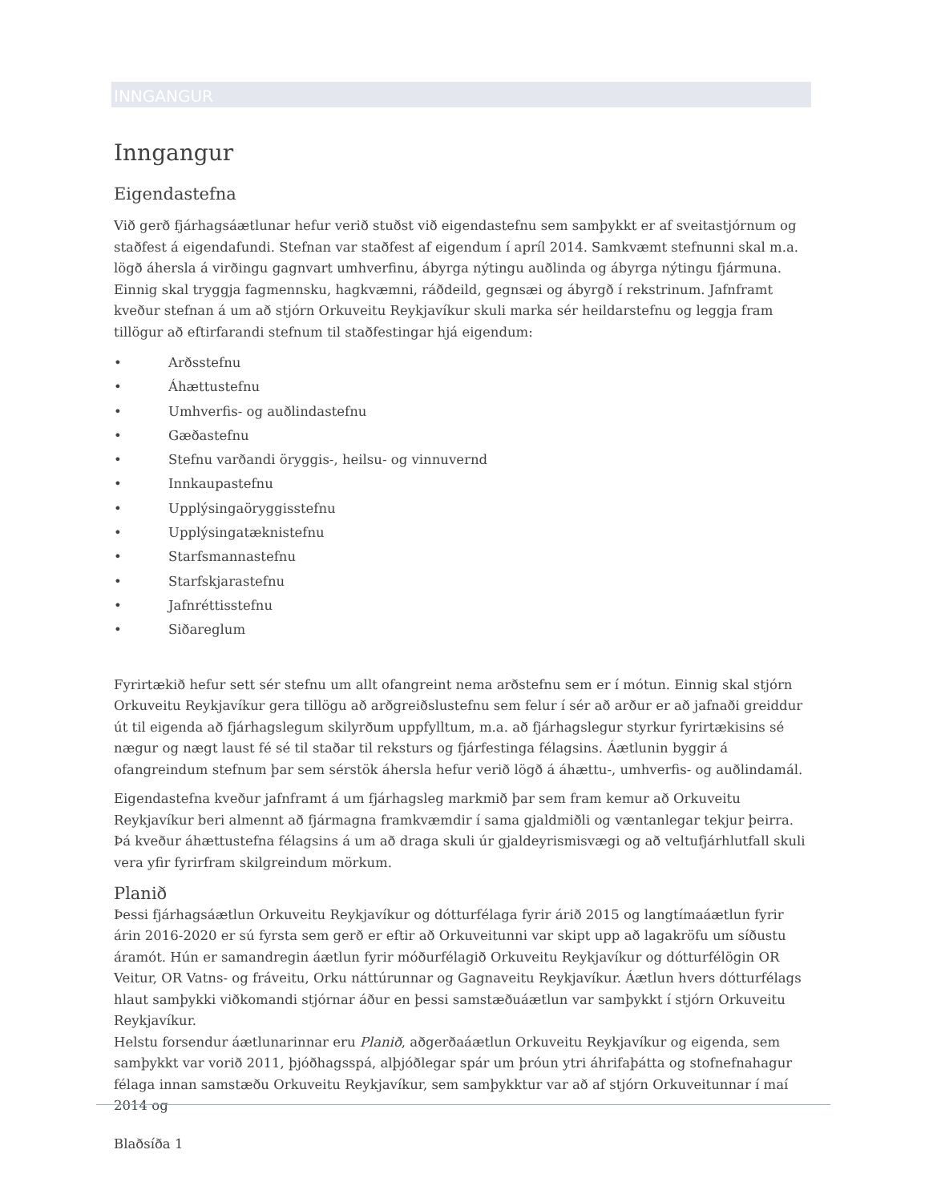INNGANGUR
Inngangur
Eigendastefna
Við gerð fjárhagsáætlunar hefur verið stuðst við eigendastefnu sem samþykkt er af sveitastjórnum og staðfest á eigendafundi. Stefnan var staðfest af eigendum í apríl 2014. Samkvæmt stefnunni skal m.a. lögð áhersla á virðingu gagnvart umhverfinu, ábyrga nýtingu auðlinda og ábyrga nýtingu fjármuna. Einnig skal tryggja fagmennsku, hagkvæmni, ráðdeild, gegnsæi og ábyrgð í rekstrinum. Jafnframt kveður stefnan á um að stjórn Orkuveitu Reykjavíkur skuli marka sér heildarstefnu og leggja fram tillögur að eftirfarandi stefnum til staðfestingar hjá eigendum:
• Arðsstefnu
• Áhættustefnu
• Umhverfis- og auðlindastefnu
• Gæðastefnu
• Stefnu varðandi öryggis-, heilsu- og vinnuvernd
• Innkaupastefnu
• Upplýsingaöryggisstefnu
• Upplýsingatæknistefnu
• Starfsmannastefnu
• Starfskjarastefnu
• Jafnréttisstefnu
• Siðareglum
Fyrirtækið hefur sett sér stefnu um allt ofangreint nema arðstefnu sem er í mótun. Einnig skal stjórn Orkuveitu Reykjavíkur gera tillögu að arðgreiðslustefnu sem felur í sér að arður er að jafnaði greiddur út til eigenda að fjárhagslegum skilyrðum uppfylltum, m.a. að fjárhagslegur styrkur fyrirtækisins sé nægur og nægt laust fé sé til staðar til reksturs og fjárfestinga félagsins. Áætlunin byggir á ofangreindum stefnum þar sem sérstök áhersla hefur verið lögð á áhættu-, umhverfis- og auðlindamál.
Eigendastefna kveður jafnframt á um fjárhagsleg markmið þar sem fram kemur að Orkuveitu Reykjavíkur beri almennt að fjármagna framkvæmdir í sama gjaldmiðli og væntanlegar tekjur þeirra. Þá kveður áhættustefna félagsins á um að draga skuli úr gjaldeyrismisvægi og að veltufjárhlutfall skuli vera yfir fyrirfram skilgreindum mörkum.
Planið
Þessi fjárhagsáætlun Orkuveitu Reykjavíkur og dótturfélaga fyrir árið 2015 og langtímaáætlun fyrir árin 2016-2020 er sú fyrsta sem gerð er eftir að Orkuveitunni var skipt upp að lagakröfu um síðustu áramót. Hún er samandregin áætlun fyrir móðurfélagið Orkuveitu Reykjavíkur og dótturfélögin OR Veitur, OR Vatns- og fráveitu, Orku náttúrunnar og Gagnaveitu Reykjavíkur. Áætlun hvers dótturfélags hlaut samþykki viðkomandi stjórnar áður en þessi samstæðuáætlun var samþykkt í stjórn Orkuveitu Reykjavíkur.
Helstu forsendur áætlunarinnar eru Planið, aðgerðaáætlun Orkuveitu Reykjavíkur og eigenda, sem samþykkt var vorið 2011, þjóðhagsspá, alþjóðlegar spár um þróun ytri áhrifaþátta og stofnefnahagur félaga innan samstæðu Orkuveitu Reykjavíkur, sem samþykktur var að af stjórn Orkuveitunnar í maí 2014 og
Blaðsíða 1